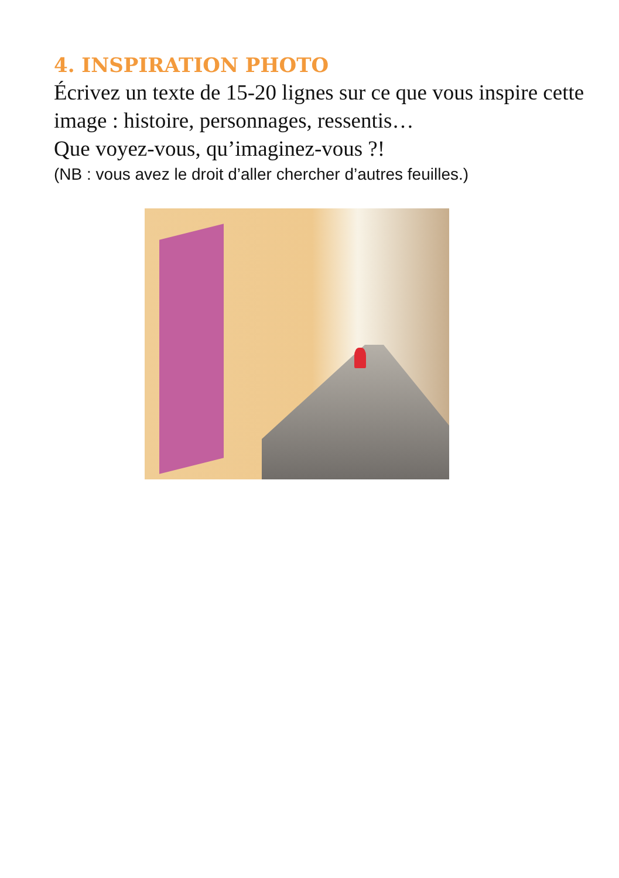4. INSPIRATION PHOTO
Écrivez un texte de 15-20 lignes sur ce que vous inspire cette image : histoire, personnages, ressentis…
Que voyez-vous, qu’imaginez-vous ?!
(NB : vous avez le droit d’aller chercher d’autres feuilles.)